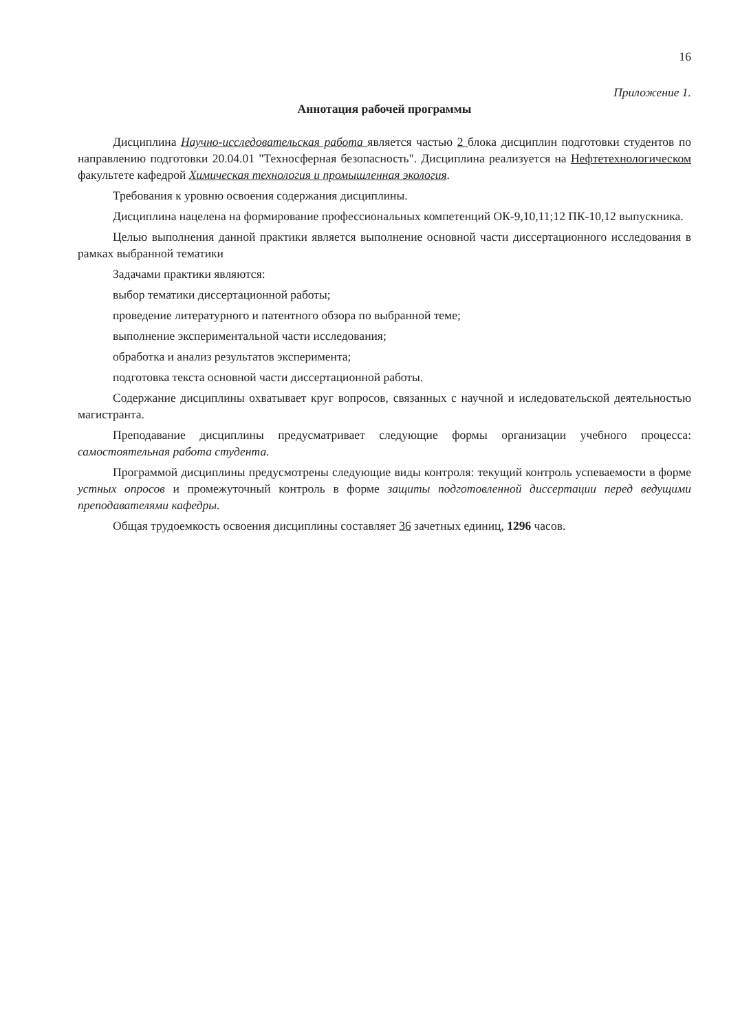16
Приложение 1.
Аннотация рабочей программы
Дисциплина Научно-исследовательская работа является частью 2 блока дисциплин подготовки студентов по направлению подготовки 20.04.01 "Техносферная безопасность". Дисциплина реализуется на Нефтетехнологическом факультете кафедрой Химическая технология и промышленная экология.
Требования к уровню освоения содержания дисциплины.
Дисциплина нацелена на формирование профессиональных компетенций ОК-9,10,11;12 ПК-10,12 выпускника.
Целью выполнения данной практики является выполнение основной части диссертационного исследования в рамках выбранной тематики
Задачами практики являются:
выбор тематики диссертационной работы;
проведение литературного и патентного обзора по выбранной теме;
выполнение экспериментальной части исследования;
обработка и анализ результатов эксперимента;
подготовка текста основной части диссертационной работы.
Содержание дисциплины охватывает круг вопросов, связанных с научной и иследовательской деятельностью магистранта.
Преподавание дисциплины предусматривает следующие формы организации учебного процесса: самостоятельная работа студента.
Программой дисциплины предусмотрены следующие виды контроля: текущий контроль успеваемости в форме устных опросов и промежуточный контроль в форме защиты подготовленной диссертации перед ведущими преподавателями кафедры.
Общая трудоемкость освоения дисциплины составляет 36 зачетных единиц, 1296 часов.